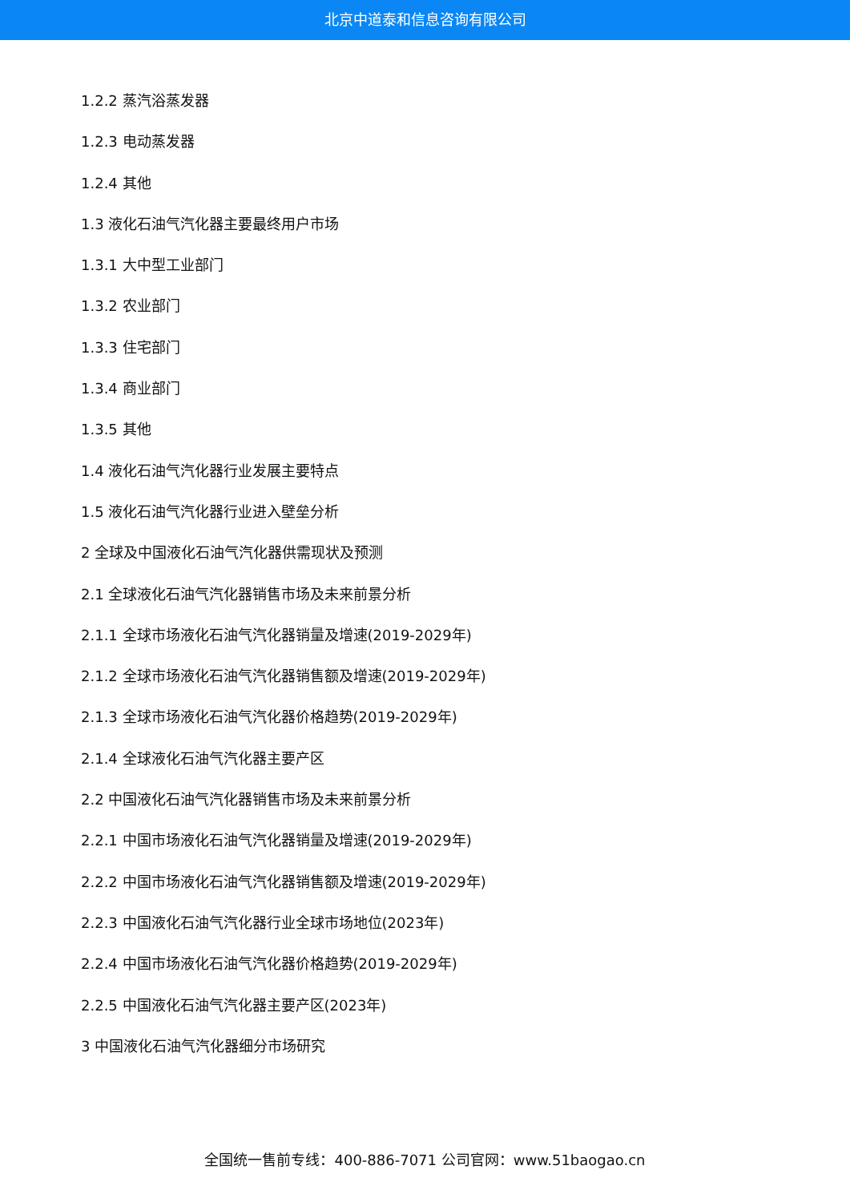北京中道泰和信息咨询有限公司
1.2.2 蒸汽浴蒸发器
1.2.3 电动蒸发器
1.2.4 其他
1.3 液化石油气汽化器主要最终用户市场
1.3.1 大中型工业部门
1.3.2 农业部门
1.3.3 住宅部门
1.3.4 商业部门
1.3.5 其他
1.4 液化石油气汽化器行业发展主要特点
1.5 液化石油气汽化器行业进入壁垒分析
2 全球及中国液化石油气汽化器供需现状及预测
2.1 全球液化石油气汽化器销售市场及未来前景分析
2.1.1 全球市场液化石油气汽化器销量及增速(2019-2029年)
2.1.2 全球市场液化石油气汽化器销售额及增速(2019-2029年)
2.1.3 全球市场液化石油气汽化器价格趋势(2019-2029年)
2.1.4 全球液化石油气汽化器主要产区
2.2 中国液化石油气汽化器销售市场及未来前景分析
2.2.1 中国市场液化石油气汽化器销量及增速(2019-2029年)
2.2.2 中国市场液化石油气汽化器销售额及增速(2019-2029年)
2.2.3 中国液化石油气汽化器行业全球市场地位(2023年)
2.2.4 中国市场液化石油气汽化器价格趋势(2019-2029年)
2.2.5 中国液化石油气汽化器主要产区(2023年)
3 中国液化石油气汽化器细分市场研究
全国统一售前专线：400-886-7071 公司官网：www.51baogao.cn